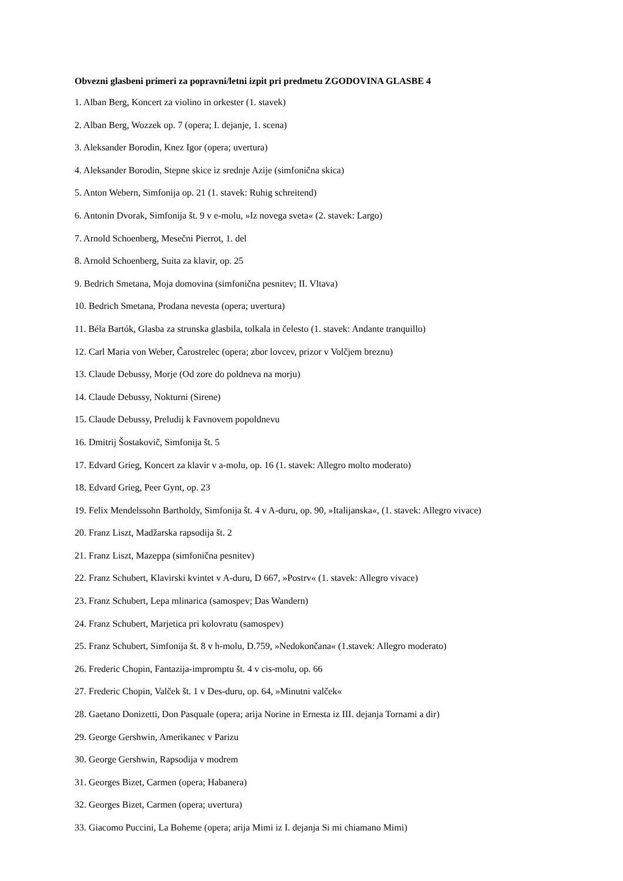Obvezni glasbeni primeri za popravni/letni izpit pri predmetu ZGODOVINA GLASBE 4
1. Alban Berg, Koncert za violino in orkester (1. stavek)
2. Alban Berg, Wozzek op. 7 (opera; I. dejanje, 1. scena)
3. Aleksander Borodin, Knez Igor (opera; uvertura)
4. Aleksander Borodin, Stepne skice iz srednje Azije (simfonična skica)
5. Anton Webern, Simfonija op. 21 (1. stavek: Ruhig schreitend)
6. Antonin Dvorak, Simfonija št. 9 v e-molu, »Iz novega sveta« (2. stavek: Largo)
7. Arnold Schoenberg, Mesečni Pierrot, 1. del
8. Arnold Schoenberg, Suita za klavir, op. 25
9. Bedrich Smetana, Moja domovina (simfonična pesnitev; II. Vltava)
10. Bedrich Smetana, Prodana nevesta (opera; uvertura)
11. Béla Bartók, Glasba za strunska glasbila, tolkala in čelesto (1. stavek: Andante tranquillo)
12. Carl Maria von Weber, Čarostrelec (opera; zbor lovcev, prizor v Volčjem breznu)
13. Claude Debussy, Morje (Od zore do poldneva na morju)
14. Claude Debussy, Nokturni (Sirene)
15. Claude Debussy, Preludij k Favnovem popoldnevu
16. Dmitrij Šostakovič, Simfonija št. 5
17. Edvard Grieg, Koncert za klavir v a-molu, op. 16 (1. stavek: Allegro molto moderato)
18. Edvard Grieg, Peer Gynt, op. 23
19. Felix Mendelssohn Bartholdy, Simfonija št. 4 v A-duru, op. 90, »Italijanska«, (1. stavek: Allegro vivace)
20. Franz Liszt, Madžarska rapsodija št. 2
21. Franz Liszt, Mazeppa (simfonična pesnitev)
22. Franz Schubert, Klavirski kvintet v A-duru, D 667, »Postrv« (1. stavek: Allegro vivace)
23. Franz Schubert, Lepa mlinarica (samospev; Das Wandern)
24. Franz Schubert, Marjetica pri kolovratu (samospev)
25. Franz Schubert, Simfonija št. 8 v h-molu, D.759, »Nedokončana« (1.stavek: Allegro moderato)
26. Frederic Chopin, Fantazija-impromptu št. 4 v cis-molu, op. 66
27. Frederic Chopin, Valček št. 1 v Des-duru, op. 64, »Minutni valček«
28. Gaetano Donizetti, Don Pasquale (opera; arija Norine in Ernesta iz III. dejanja Tornami a dir)
29. George Gershwin, Amerikanec v Parizu
30. George Gershwin, Rapsodija v modrem
31. Georges Bizet, Carmen (opera; Habanera)
32. Georges Bizet, Carmen (opera; uvertura)
33. Giacomo Puccini, La Boheme (opera; arija Mimi iz I. dejanja Si mi chiamano Mimi)